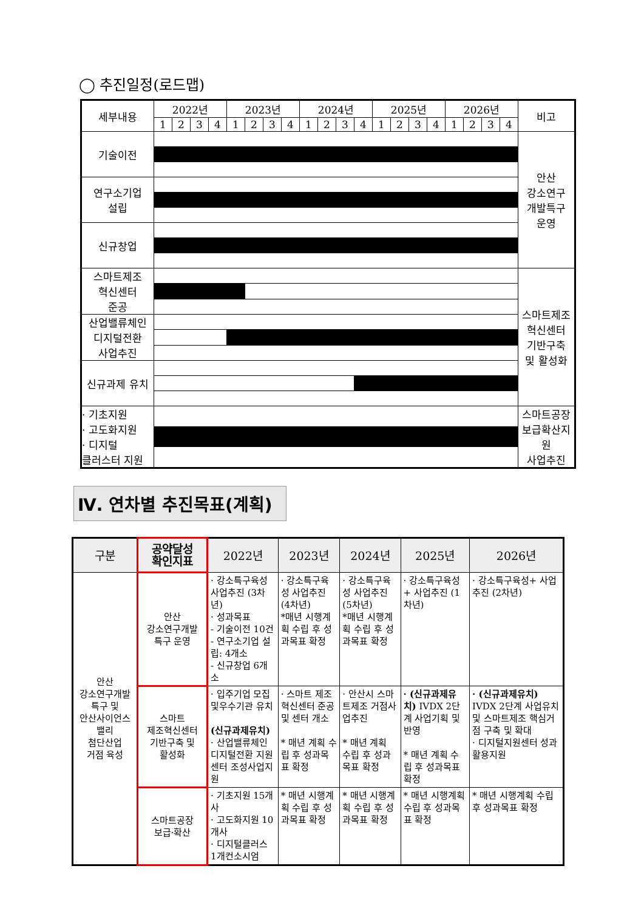◯ 추진일정(로드맵)
| 세부내용 | 2022년 | | | | 2023년 | | | | 2024년 | | | | 2025년 | | | | 2026년 | | | | 비고 |
| --- | --- | --- | --- | --- | --- | --- | --- | --- | --- | --- | --- | --- | --- | --- | --- | --- | --- | --- | --- | --- | --- |
| | 1 | 2 | 3 | 4 | 1 | 2 | 3 | 4 | 1 | 2 | 3 | 4 | 1 | 2 | 3 | 4 | 1 | 2 | 3 | 4 | |
| 기술이전 | | | | | | | | | | | | | | | | | | | | | 안산 강소연구 개발특구 운영 |
| 연구소기업 설립 | | | | | | | | | | | | | | | | | | | | | |
| 신규창업 | | | | | | | | | | | | | | | | | | | | | |
| 스마트제조 혁신센터 준공 | | | | | | | | | | | | | | | | | | | | | 스마트제조 혁신센터 기반구축 및 활성화 |
| 산업밸류체인 디지털전환 사업추진 | | | | | | | | | | | | | | | | | | | | | |
| 신규과제 유치 | | | | | | | | | | | | | | | | | | | | | |
| · 기초지원 · 고도화지원 · 디지털 클러스터 지원 | | | | | | | | | | | | | | | | | | | | | 스마트공장 보급확산지원 사업추진 |
Ⅳ. 연차별 추진목표(계획)
| 구분 | 공약달성 확인지표 | 2022년 | 2023년 | 2024년 | 2025년 | 2026년 |
| --- | --- | --- | --- | --- | --- | --- |
| 안산 강소연구개발 특구 및 안산사이언스 밸리 첨단산업 거점 육성 | 안산 강소연구개발 특구 운영 | · 강소특구육성 사업추진 (3차년) · 성과목표 - 기술이전 10건 - 연구소기업 설립: 4개소 - 신규창업 6개소 | · 강소특구육성 사업추진 (4차년) *매년 시행계획 수립 후 성과목표 확정 | · 강소특구육성 사업추진 (5차년) *매년 시행계획 수립 후 성과목표 확정 | · 강소특구육성+ 사업추진 (1차년) | · 강소특구육성+ 사업추진 (2차년) |
| | 스마트 제조혁신센터 기반구축 및 활성화 | · 입주기업 모집 및우수기관 유치 (신규과제유치) · 산업밸류체인 디지털전환 지원센터 조성사업지원 | · 스마트 제조혁신센터 준공및 센터 개소 * 매년 계획 수립 후 성과목표 확정 | · 안산시 스마트제조 거점사업추진 * 매년 계획 수립 후 성과목표 확정 | · (신규과제유치) IVDX 2단계 사업기획 및 반영 * 매년 계획 수립 후 성과목표 확정 | · (신규과제유치) IVDX 2단계 사업유치 및 스마트제조 핵심거점 구축 및 확대 · 디지털지원센터 성과활용지원 |
| | 스마트공장 보급·확산 | · 기초지원 15개사 · 고도화지원 10개사 · 디지털클러스 1개컨소시엄 | * 매년 시행계획 수립 후 성과목표 확정 | * 매년 시행계획 수립 후 성과목표 확정 | * 매년 시행계획 수립 후 성과목표 확정 | * 매년 시행계획 수립 후 성과목표 확정 |